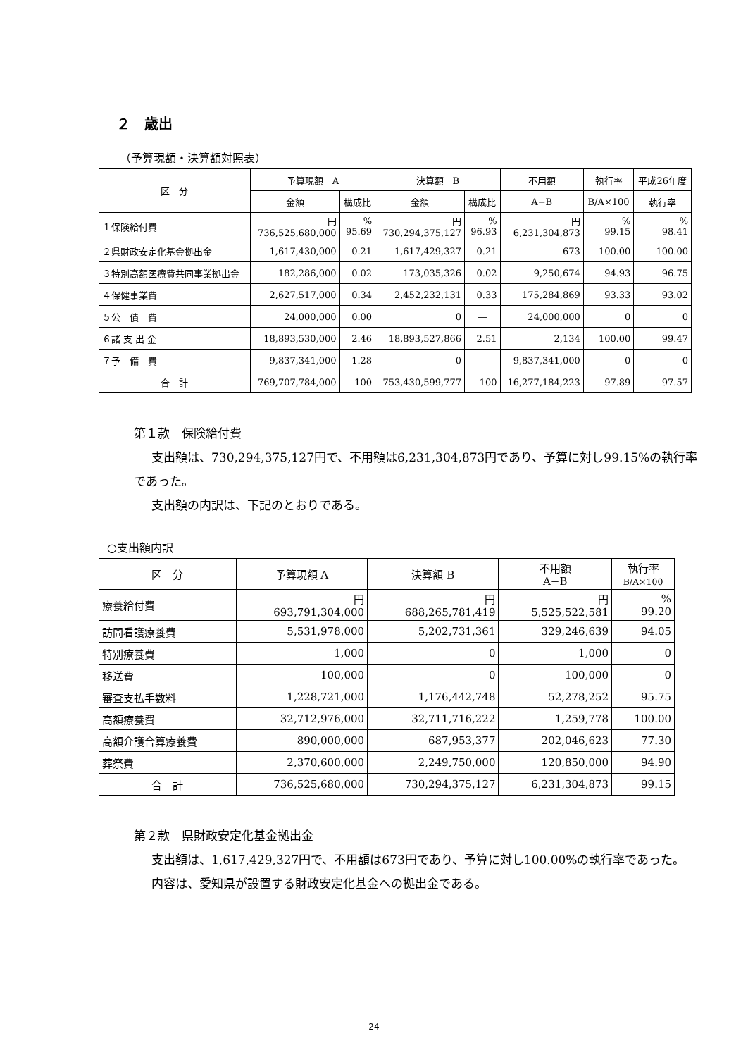２　歳出
（予算現額・決算額対照表）
| 区 分 | 予算現額 A | | 決算額 B | | 不用額 | 執行率 | 平成26年度 |
| --- | --- | --- | --- | --- | --- | --- | --- |
| | 金額 | 構成比 | 金額 | 構成比 | A−B | B/A×100 | 執行率 |
| １保険給付費 | 円 736,525,680,000 | % 95.69 | 円 730,294,375,127 | % 96.93 | 円 6,231,304,873 | % 99.15 | % 98.41 |
| ２県財政安定化基金拠出金 | 1,617,430,000 | 0.21 | 1,617,429,327 | 0.21 | 673 | 100.00 | 100.00 |
| ３特別高額医療費共同事業拠出金 | 182,286,000 | 0.02 | 173,035,326 | 0.02 | 9,250,674 | 94.93 | 96.75 |
| ４保健事業費 | 2,627,517,000 | 0.34 | 2,452,232,131 | 0.33 | 175,284,869 | 93.33 | 93.02 |
| ５公 債 費 | 24,000,000 | 0.00 | 0 | ― | 24,000,000 | 0 | 0 |
| ６諸 支 出 金 | 18,893,530,000 | 2.46 | 18,893,527,866 | 2.51 | 2,134 | 100.00 | 99.47 |
| ７予 備 費 | 9,837,341,000 | 1.28 | 0 | ― | 9,837,341,000 | 0 | 0 |
| 合 計 | 769,707,784,000 | 100 | 753,430,599,777 | 100 | 16,277,184,223 | 97.89 | 97.57 |
第１款　保険給付費
支出額は、730,294,375,127円で、不用額は6,231,304,873円であり、予算に対し99.15%の執行率であった。
支出額の内訳は、下記のとおりである。
○支出額内訳
| 区 分 | 予算現額 A | 決算額 B | 不用額 A−B | 執行率 B/A×100 |
| --- | --- | --- | --- | --- |
| 療養給付費 | 円 693,791,304,000 | 円 688,265,781,419 | 円 5,525,522,581 | % 99.20 |
| 訪問看護療養費 | 5,531,978,000 | 5,202,731,361 | 329,246,639 | 94.05 |
| 特別療養費 | 1,000 | 0 | 1,000 | 0 |
| 移送費 | 100,000 | 0 | 100,000 | 0 |
| 審査支払手数料 | 1,228,721,000 | 1,176,442,748 | 52,278,252 | 95.75 |
| 高額療養費 | 32,712,976,000 | 32,711,716,222 | 1,259,778 | 100.00 |
| 高額介護合算療養費 | 890,000,000 | 687,953,377 | 202,046,623 | 77.30 |
| 葬祭費 | 2,370,600,000 | 2,249,750,000 | 120,850,000 | 94.90 |
| 合 計 | 736,525,680,000 | 730,294,375,127 | 6,231,304,873 | 99.15 |
第２款　県財政安定化基金拠出金
支出額は、1,617,429,327円で、不用額は673円であり、予算に対し100.00%の執行率であった。
内容は、愛知県が設置する財政安定化基金への拠出金である。
24